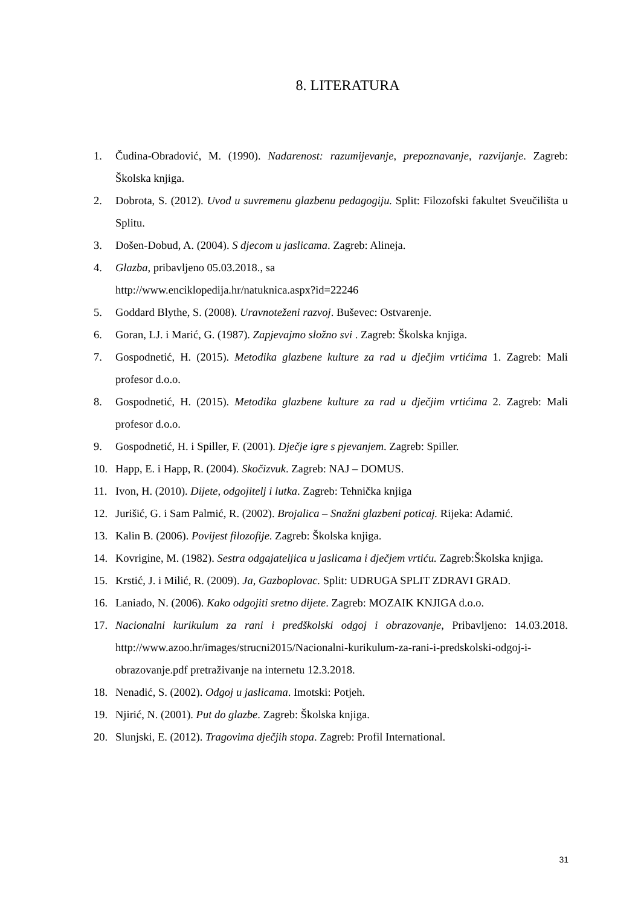8. LITERATURA
1. Čudina-Obradović, M. (1990). Nadarenost: razumijevanje, prepoznavanje, razvijanje. Zagreb: Školska knjiga.
2. Dobrota, S. (2012). Uvod u suvremenu glazbenu pedagogiju. Split: Filozofski fakultet Sveučilišta u Splitu.
3. Došen-Dobud, A. (2004). S djecom u jaslicama. Zagreb: Alineja.
4. Glazba, pribavljeno 05.03.2018., sa
http://www.enciklopedija.hr/natuknica.aspx?id=22246
5. Goddard Blythe, S. (2008). Uravnoteženi razvoj. Buševec: Ostvarenje.
6. Goran, LJ. i Marić, G. (1987). Zapjevajmo složno svi . Zagreb: Školska knjiga.
7. Gospodnetić, H. (2015). Metodika glazbene kulture za rad u dječjim vrtićima 1. Zagreb: Mali profesor d.o.o.
8. Gospodnetić, H. (2015). Metodika glazbene kulture za rad u dječjim vrtićima 2. Zagreb: Mali profesor d.o.o.
9. Gospodnetić, H. i Spiller, F. (2001). Dječje igre s pjevanjem. Zagreb: Spiller.
10. Happ, E. i Happ, R. (2004). Skočizvuk. Zagreb: NAJ – DOMUS.
11. Ivon, H. (2010). Dijete, odgojitelj i lutka. Zagreb: Tehnička knjiga
12. Jurišić, G. i Sam Palmić, R. (2002). Brojalica – Snažni glazbeni poticaj. Rijeka: Adamić.
13. Kalin B. (2006). Povijest filozofije. Zagreb: Školska knjiga.
14. Kovrigine, M. (1982). Sestra odgajateljica u jaslicama i dječjem vrtiću. Zagreb:Školska knjiga.
15. Krstić, J. i Milić, R. (2009). Ja, Gazboplovac. Split: UDRUGA SPLIT ZDRAVI GRAD.
16. Laniado, N. (2006). Kako odgojiti sretno dijete. Zagreb: MOZAIK KNJIGA d.o.o.
17. Nacionalni kurikulum za rani i predškolski odgoj i obrazovanje, Pribavljeno: 14.03.2018. http://www.azoo.hr/images/strucni2015/Nacionalni-kurikulum-za-rani-i-predskolski-odgoj-i-obrazovanje.pdf pretraživanje na internetu 12.3.2018.
18. Nenadić, S. (2002). Odgoj u jaslicama. Imotski: Potjeh.
19. Njirić, N. (2001). Put do glazbe. Zagreb: Školska knjiga.
20. Slunjski, E. (2012). Tragovima dječjih stopa. Zagreb: Profil International.
31